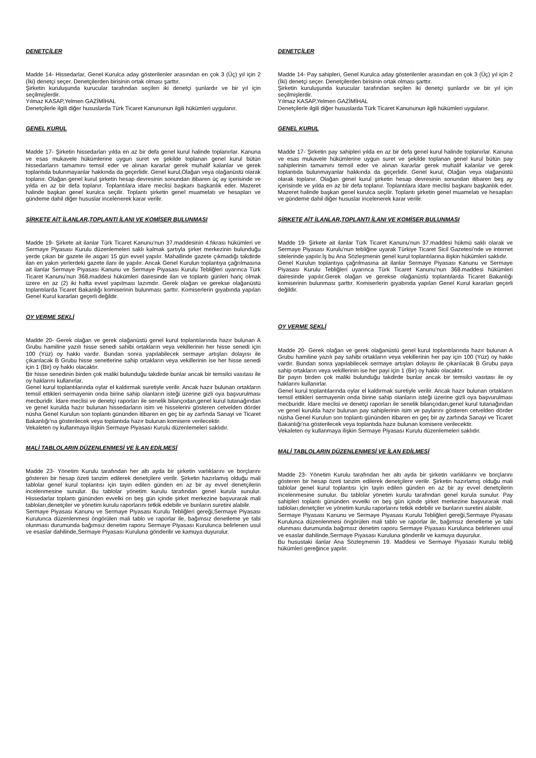DENETÇİLER
Madde 14- Hissedarlar, Genel Kurulca aday gösterilenler arasından en çok 3 (Üç) yıl için 2 (İki) denetçi seçer. Denetçilerden birisinin ortak olması şarttır.
Şirketin kuruluşunda kurucular tarafından seçilen iki denetçi şunlardır ve bir yıl için seçilmişlerdir.
Yılmaz KASAP,Yelmen GAZİMİHAL
Denetçilerle ilgili diğer hususlarda Türk Ticaret Kanununun ilgili hükümleri uygulanır.
GENEL KURUL
Madde 17- Şirketin hissedarları yılda en az bir defa genel kurul halinde toplanırlar. Kanuna ve esas mukavele hükümlerine uygun suret ve şekilde toplanan genel kurul bütün hissedarların tamamını temsil eder ve alınan kararlar gerek muhalif kalanlar ve gerek toplantıda bulunmayanlar hakkında da geçerlidir. Genel kurul,Olağan veya olağanüstü olarak toplanır. Olağan genel kurul şirketin hesap devresinin sonundan itibaren üç ay içerisinde ve yılda en az bir defa toplanır. Toplantılara idare meclisi başkanı başkanlık eder. Mazeret halinde başkan genel kurulca seçilir. Toplantı şirketin genel muamelatı ve hesapları ve gündeme dahil diğer hususlar incelenerek karar verilir.
ŞİRKETE AİT İLANLAR,TOPLANTI İLANI VE KOMİSER BULUNMASI
Madde 19- Şirkete ait ilanlar Türk Ticaret Kanunu’nun 37.maddesinin 4.fıkrası hükümleri ve Sermaye Piyasası Kurulu düzenlemeleri saklı kalmak şartıyla şirket merkezinin bulunduğu yerde çıkan bir gazete ile asgari 15 gün evvel yapılır. Mahallinde gazete çıkmadığı takdirde ilan en yakın yerlerdeki gazete ilanı ile yapılır. Ancak Genel Kurulun toplantıya çağrılmasına ait ilanlar Sermaye Piyasası Kanunu ve Sermaye Piyasası Kurulu Tebliğleri uyarınca Türk Ticaret Kanunu’nun 368.maddesi hükümleri dairesinde ilan ve toplantı günleri hariç olmak üzere en az (2) iki hafta evvel yapılması lazımdır. Gerek olağan ve gerekse olağanüstü toplantılarda Ticaret Bakanlığı komiserinin bulunması şarttır. Komiserlerin gıyabında yapılan Genel Kurul kararları geçerli değildir.
OY VERME ŞEKLİ
Madde 20- Gerek olağan ve gerek olağanüstü genel kurul toplantılarında hazır bulunan A Grubu hamiline yazılı hisse senedi sahibi ortakların veya vekillerinin her hisse senedi için 100 (Yüz) oy hakkı vardır. Bundan sonra yapılabilecek sermaye artışları dolayısı ile çıkarılacak B Grubu hisse senetlerine sahip ortakların veya vekillerinin ise her hisse senedi için 1 (Bir) oy hakkı olacaktır.
Bir hisse senedinin birden çok maliki bulunduğu takdirde bunlar ancak bir temsilci vasıtası ile oy haklarını kullanırlar.
Genel kurul toplantılarında oylar el kaldırmak suretiyle verilir. Ancak hazır bulunan ortakların temsil ettikleri sermayenin onda birine sahip olanların isteği üzerine gizli oya başvurulması mecburidir. İdare meclisi ve denetçi raporları ile senelik bilançodan,genel kurul tutanağından ve genel kurulda hazır bulunan hissedarların isim ve hisselerini gösteren cetvelden dörder nüsha Genel Kurulun son toplantı gününden itibaren en geç bir ay zarfında Sanayi ve Ticaret Bakanlığı’na gösterilecek veya toplantıda hazır bulunan komisere verilecektir.
Vekaleten oy kullanmaya ilişkin Sermaye Piyasası Kurulu düzenlemeleri saklıdır.
MALİ TABLOLARIN DÜZENLENMESİ VE İLAN EDİLMESİ
Madde 23- Yönetim Kurulu tarafından her altı ayda bir şirketin varlıklarını ve borçlarını gösteren bir hesap özeti tanzim edilerek denetçilere verilir. Şirketin hazırlamış olduğu mali tablolar genel kurul toplantısı için tayin edilen günden en az bir ay evvel denetçilerin incelenmesine sunulur. Bu tablolar yönetim kurulu tarafından genel kurula sunulur. Hissedarlar toplantı gününden evvelki on beş gün içinde şirket merkezine başvurarak mali tabloları,denetçiler ve yönetim kurulu raporlarını tetkik edebilir ve bunların suretini alabilir.
Sermaye Piyasası Kanunu ve Sermaye Piyasası Kurulu Tebliğleri gereği,Sermaye Piyasası Kurulunca düzenlenmesi öngörülen mali tablo ve raporlar ile, bağımsız denetleme ye tabi olunması durumunda bağımsız denetim raporu Sermaye Piyasası Kurulunca belirlenen usul ve esaslar dahilinde,Sermaye Piyasası Kuruluna gönderilir ve kamuya duyurulur.
DENETÇİLER
Madde 14- Pay sahipleri, Genel Kurulca aday gösterilenler arasından en çok 3 (Üç) yıl için 2 (İki) denetçi seçer. Denetçilerden birisinin ortak olması şarttır.
Şirketin kuruluşunda kurucular tarafından seçilen iki denetçi şunlardır ve bir yıl için seçilmişlerdir.
Yılmaz KASAP,Yelmen GAZİMİHAL
Denetçilerle ilgili diğer hususlarda Türk Ticaret Kanununun ilgili hükümleri uygulanır.
GENEL KURUL
Madde 17- Şirketin pay sahipleri yılda en az bir defa genel kurul halinde toplanırlar. Kanuna ve esas mukavele hükümlerine uygun suret ve şekilde toplanan genel kurul bütün pay sahiplerinin tamamını temsil eder ve alınan kararlar gerek muhalif kalanlar ve gerek toplantıda bulunmayanlar hakkında da geçerlidir. Genel kurul, Olağan veya olağanüstü olarak toplanır. Olağan genel kurul şirketin hesap devresinin sonundan itibaren beş ay içerisinde ve yılda en az bir defa toplanır. Toplantılara idare meclisi başkanı başkanlık eder. Mazeret halinde başkan genel kurulca seçilir. Toplantı şirketin genel muamelatı ve hesapları ve gündeme dahil diğer hususlar incelenerek karar verilir.
ŞİRKETE AİT İLANLAR,TOPLANTI İLANI VE KOMİSER BULUNMASI
Madde 19- Şirkete ait ilanlar Türk Ticaret Kanunu’nun 37.maddesi hükmü saklı olarak ve Sermaye Piyasası Kurulu’nun tebliğine uyarak Türkiye Ticaret Sicil Gazetesi’nde ve internet sitelerinde yapılır.İş bu Ana Sözleşmenin genel kurul toplantılarına ilişkin hükümleri saklıdır.
Genel Kurulun toplantıya çağrılmasına ait ilanlar Sermaye Piyasası Kanunu ve Sermaye Piyasası Kurulu Tebliğleri uyarınca Türk Ticaret Kanunu’nun 368.maddesi hükümleri dairesinde yapılır.Gerek olağan ve gerekse olağanüstü toplantılarda Ticaret Bakanlığı komiserinin bulunması şarttır. Komiserlerin gıyabında yapılan Genel Kurul kararları geçerli değildir.
OY VERME ŞEKLİ
Madde 20- Gerek olağan ve gerek olağanüstü genel kurul toplantılarında hazır bulunan A Grubu hamiline yazılı pay sahibi ortakların veya vekillerinin her pay için 100 (Yüz) oy hakkı vardır. Bundan sonra yapılabilecek sermaye artışları dolayısı ile çıkarılacak B Grubu paya sahip ortakların veya vekillerinin ise her payi için 1 (Bir) oy hakkı olacaktır.
Bir payın birden çok maliki bulunduğu takdirde bunlar ancak bir temsilci vasıtası ile oy haklarını kullanırlar.
Genel kurul toplantılarında oylar el kaldırmak suretiyle verilir. Ancak hazır bulunan ortakların temsil ettikleri sermayenin onda birine sahip olanların isteği üzerine gizli oya başvurulması mecburidir. İdare meclisi ve denetçi raporları ile senelik bilançodan,genel kurul tutanağından ve genel kurulda hazır bulunan pay sahiplerinin isim ve paylarını gösteren cetvelden dörder nüsha Genel Kurulun son toplantı gününden itibaren en geç bir ay zarfında Sanayi ve Ticaret Bakanlığı’na gösterilecek veya toplantıda hazır bulunan komisere verilecektir.
Vekaleten oy kullanmaya ilişkin Sermaye Piyasası Kurulu düzenlemeleri saklıdır.
MALİ TABLOLARIN DÜZENLENMESİ VE İLAN EDİLMESİ
Madde 23- Yönetim Kurulu tarafından her altı ayda bir şirketin varlıklarını ve borçlarını gösteren bir hesap özeti tanzim edilerek denetçilere verilir. Şirketin hazırlamış olduğu mali tablolar genel kurul toplantısı için tayin edilen günden en az bir ay evvel denetçilerin incelenmesine sunulur. Bu tablolar yönetim kurulu tarafından genel kurula sunulur. Pay sahipleri toplantı gününden evvelki on beş gün içinde şirket merkezine başvurarak mali tabloları,denetçiler ve yönetim kurulu raporlarını tetkik edebilir ve bunların suretini alabilir.
Sermaye Piyasası Kanunu ve Sermaye Piyasası Kurulu Tebliğleri gereği,Sermaye Piyasası Kurulunca düzenlenmesi öngörülen mali tablo ve raporlar ile, bağımsız denetleme ye tabi olunması durumunda bağımsız denetim raporu Sermaye Piyasası Kurulunca belirlenen usul ve esaslar dahilinde,Sermaye Piyasası Kuruluna gönderilir ve kamuya duyurulur.
Bu husustaki ilanlar Ana Sözleşmenin 19. Maddesi ve Sermaye Piyasası Kurulu tebliğ hükümleri gereğince yapılır.